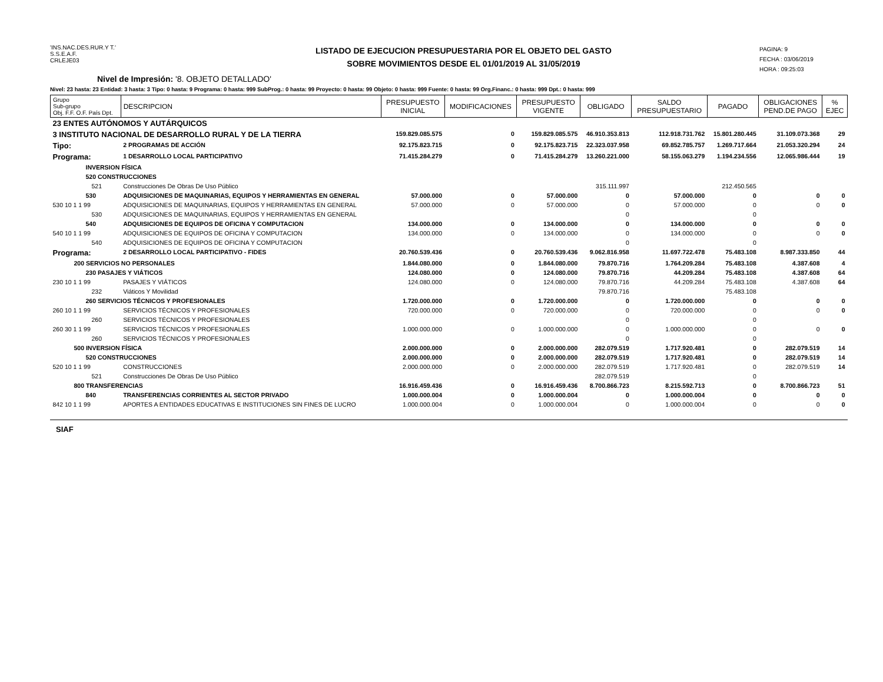'INS.NAC.DES.RUR.Y T.'
S.S.E.A.F.
CRLEJE03
LISTADO DE EJECUCION PRESUPUESTARIA POR EL OBJETO DEL GASTO
SOBRE MOVIMIENTOS DESDE EL 01/01/2019 AL 31/05/2019
PAGINA: 9
FECHA : 03/06/2019
HORA : 09:25:03
Nivel de Impresión: '8. OBJETO DETALLADO'
Nivel: 23 hasta: 23 Entidad: 3 hasta: 3 Tipo: 0 hasta: 9 Programa: 0 hasta: 999 SubProg.: 0 hasta: 99 Proyecto: 0 hasta: 99 Objeto: 0 hasta: 999 Fuente: 0 hasta: 99 Org.Financ.: 0 hasta: 999 Dpt.: 0 hasta: 999
| Grupo Sub-grupo Obj. F.F. O.F. País Dpt. | DESCRIPCION | PRESUPUESTO INICIAL | MODIFICACIONES | PRESUPUESTO VIGENTE | OBLIGADO | SALDO PRESUPUESTARIO | PAGADO | OBLIGACIONES PEND.DE PAGO | % EJEC |
| --- | --- | --- | --- | --- | --- | --- | --- | --- | --- |
| 23 ENTES AUTÓNOMOS Y AUTÁRQUICOS | | | | | | | | | |
| 3 INSTITUTO NACIONAL DE DESARROLLO RURAL Y DE LA TIERRA | | 159.829.085.575 | 0 | 159.829.085.575 | 46.910.353.813 | 112.918.731.762 | 15.801.280.445 | 31.109.073.368 | 29 |
| Tipo: | 2 PROGRAMAS DE ACCIÓN | 92.175.823.715 | 0 | 92.175.823.715 | 22.323.037.958 | 69.852.785.757 | 1.269.717.664 | 21.053.320.294 | 24 |
| Programa: | 1 DESARROLLO LOCAL PARTICIPATIVO | 71.415.284.279 | 0 | 71.415.284.279 | 13.260.221.000 | 58.155.063.279 | 1.194.234.556 | 12.065.986.444 | 19 |
| INVERSION FÍSICA | | | | | | | | | |
| 520 CONSTRUCCIONES | | | | | | | | | |
| 521 | Construcciones De Obras De Uso Público | | | | 315.111.997 | | 212.450.565 | | |
| 530 | ADQUISICIONES DE MAQUINARIAS, EQUIPOS Y HERRAMIENTAS EN GENERAL | 57.000.000 | 0 | 57.000.000 | 0 | 57.000.000 | 0 | 0 | 0 |
| 530 10 1 1 99 | ADQUISICIONES DE MAQUINARIAS, EQUIPOS Y HERRAMIENTAS EN GENERAL | 57.000.000 | 0 | 57.000.000 | 0 | 57.000.000 | 0 | 0 | 0 |
| 530 | ADQUISICIONES DE MAQUINARIAS, EQUIPOS Y HERRAMIENTAS EN GENERAL | | | | 0 | | 0 | | |
| 540 | ADQUISICIONES DE EQUIPOS DE OFICINA Y COMPUTACION | 134.000.000 | 0 | 134.000.000 | 0 | 134.000.000 | 0 | 0 | 0 |
| 540 10 1 1 99 | ADQUISICIONES DE EQUIPOS DE OFICINA Y COMPUTACION | 134.000.000 | 0 | 134.000.000 | 0 | 134.000.000 | 0 | 0 | 0 |
| 540 | ADQUISICIONES DE EQUIPOS DE OFICINA Y COMPUTACION | | | | 0 | | 0 | | |
| Programa: | 2 DESARROLLO LOCAL PARTICIPATIVO - FIDES | 20.760.539.436 | 0 | 20.760.539.436 | 9.062.816.958 | 11.697.722.478 | 75.483.108 | 8.987.333.850 | 44 |
| 200 SERVICIOS NO PERSONALES | | 1.844.080.000 | 0 | 1.844.080.000 | 79.870.716 | 1.764.209.284 | 75.483.108 | 4.387.608 | 4 |
| 230 PASAJES Y VIÁTICOS | | 124.080.000 | 0 | 124.080.000 | 79.870.716 | 44.209.284 | 75.483.108 | 4.387.608 | 64 |
| 230 10 1 1 99 | PASAJES Y VIÁTICOS | 124.080.000 | 0 | 124.080.000 | 79.870.716 | 44.209.284 | 75.483.108 | 4.387.608 | 64 |
| 232 | Viáticos Y Movilidad | | | | 79.870.716 | | 75.483.108 | | |
| 260 SERVICIOS TÉCNICOS Y PROFESIONALES | | 1.720.000.000 | 0 | 1.720.000.000 | 0 | 1.720.000.000 | 0 | 0 | 0 |
| 260 10 1 1 99 | SERVICIOS TÉCNICOS Y PROFESIONALES | 720.000.000 | 0 | 720.000.000 | 0 | 720.000.000 | 0 | 0 | 0 |
| 260 | SERVICIOS TÉCNICOS Y PROFESIONALES | | | | 0 | | 0 | | |
| 260 30 1 1 99 | SERVICIOS TÉCNICOS Y PROFESIONALES | 1.000.000.000 | 0 | 1.000.000.000 | 0 | 1.000.000.000 | 0 | 0 | 0 |
| 260 | SERVICIOS TÉCNICOS Y PROFESIONALES | | | | 0 | | 0 | | |
| 500 INVERSION FÍSICA | | 2.000.000.000 | 0 | 2.000.000.000 | 282.079.519 | 1.717.920.481 | 0 | 282.079.519 | 14 |
| 520 CONSTRUCCIONES | | 2.000.000.000 | 0 | 2.000.000.000 | 282.079.519 | 1.717.920.481 | 0 | 282.079.519 | 14 |
| 520 10 1 1 99 | CONSTRUCCIONES | 2.000.000.000 | 0 | 2.000.000.000 | 282.079.519 | 1.717.920.481 | 0 | 282.079.519 | 14 |
| 521 | Construcciones De Obras De Uso Público | | | | 282.079.519 | | 0 | | |
| 800 TRANSFERENCIAS | | 16.916.459.436 | 0 | 16.916.459.436 | 8.700.866.723 | 8.215.592.713 | 0 | 8.700.866.723 | 51 |
| 840 | TRANSFERENCIAS CORRIENTES AL SECTOR PRIVADO | 1.000.000.004 | 0 | 1.000.000.004 | 0 | 1.000.000.004 | 0 | 0 | 0 |
| 842 10 1 1 99 | APORTES A ENTIDADES EDUCATIVAS E INSTITUCIONES SIN FINES DE LUCRO | 1.000.000.004 | 0 | 1.000.000.004 | 0 | 1.000.000.004 | 0 | 0 | 0 |
SIAF